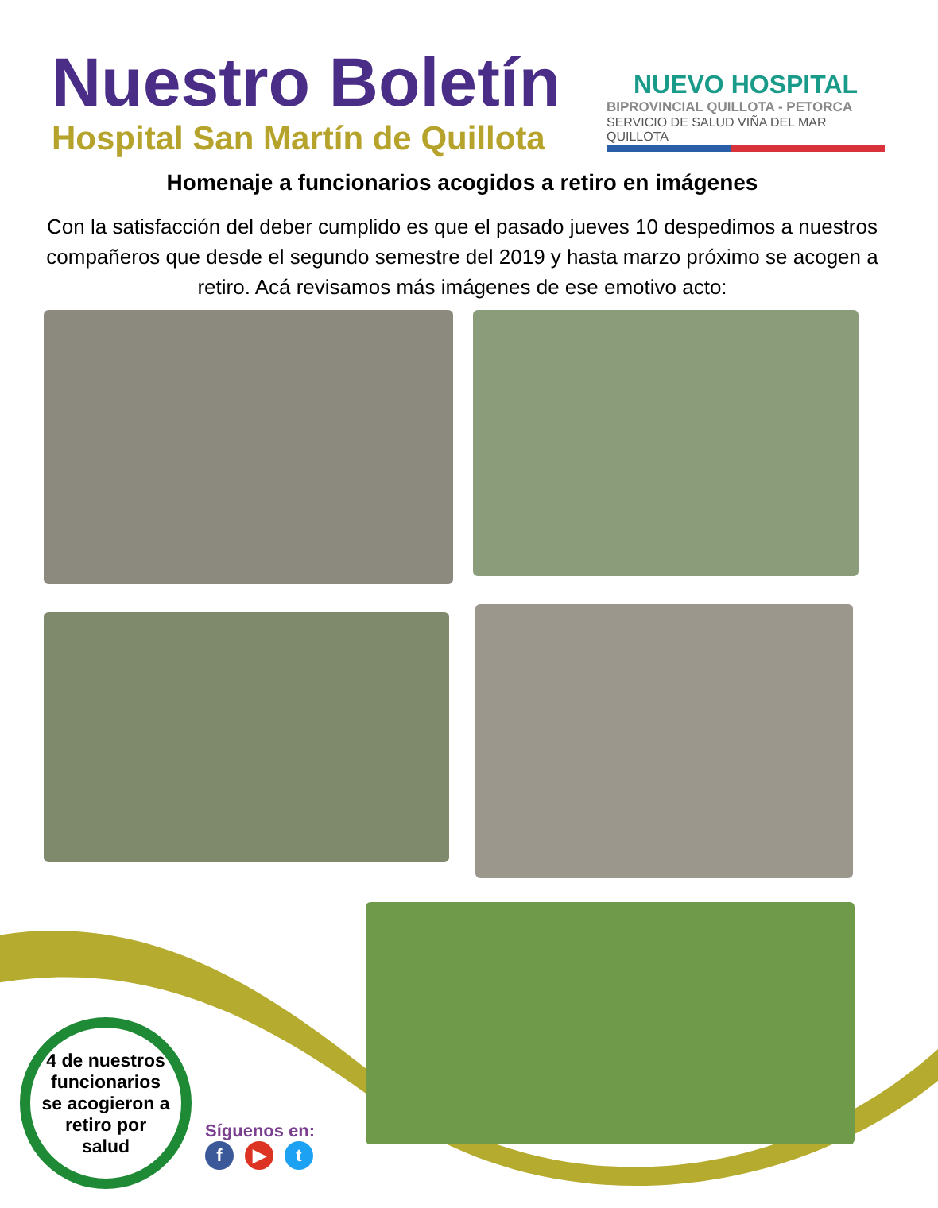Nuestro Boletín
Hospital San Martín de Quillota
NUEVO HOSPITAL
BIPROVINCIAL QUILLOTA - PETORCA
SERVICIO DE SALUD VIÑA DEL MAR QUILLOTA
Homenaje a funcionarios acogidos a retiro en imágenes
Con la satisfacción del deber cumplido es que el pasado jueves 10 despedimos a nuestros compañeros que desde el segundo semestre del 2019 y hasta marzo próximo se acogen a retiro. Acá revisamos más imágenes de ese emotivo acto:
4 de nuestros
funcionarios
se acogieron a
retiro por
salud
Síguenos en:
f ▶ t